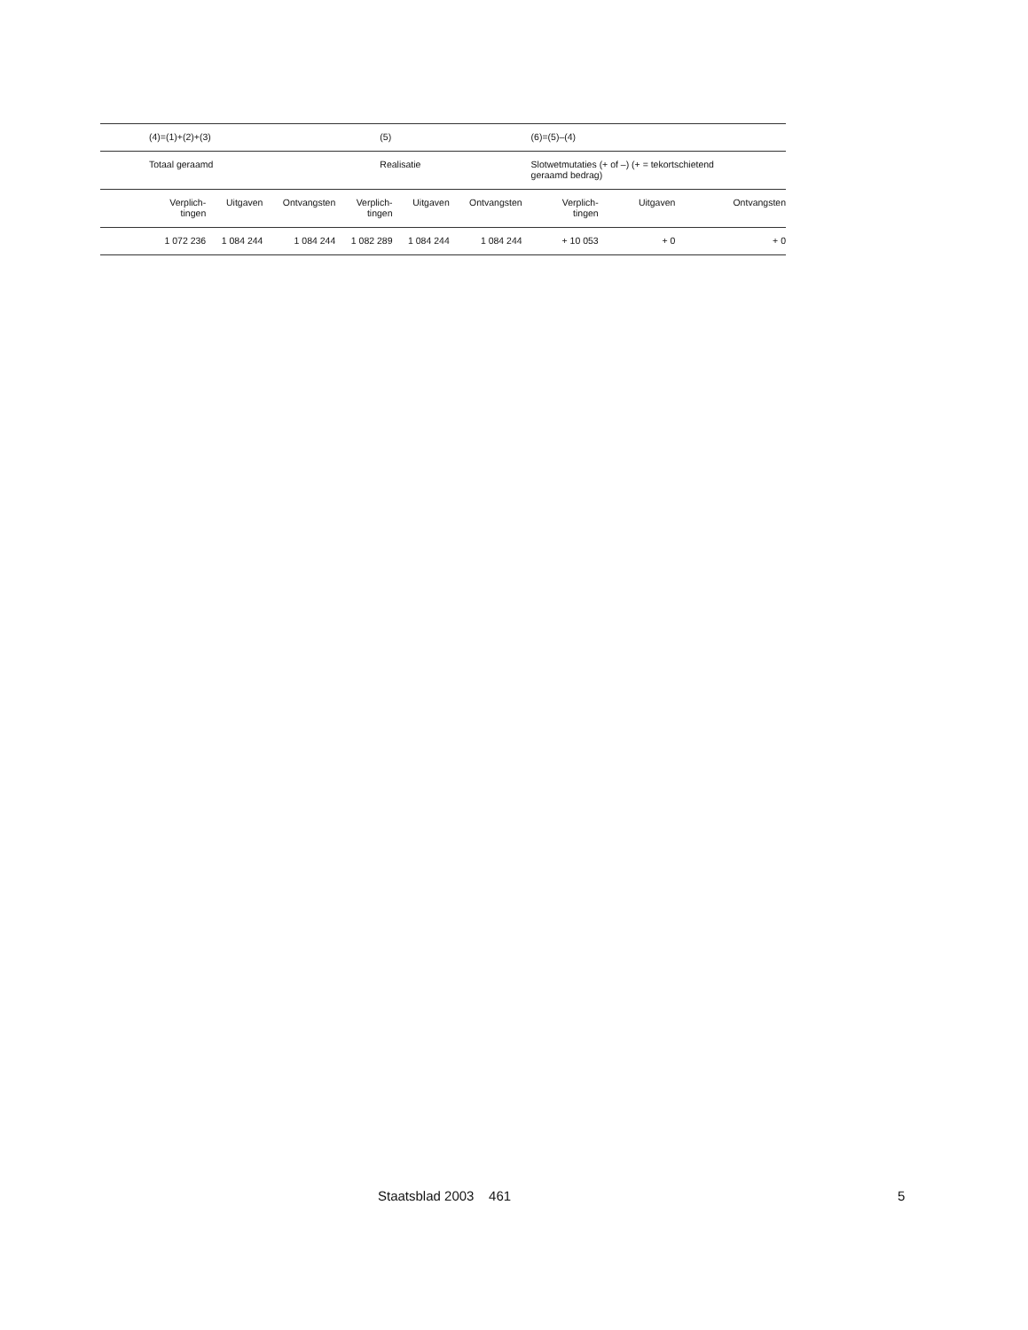| | (4)=(1)+(2)+(3) | | | (5) | | | (6)=(5)–(4) | | |
| | Totaal geraamd | | | Realisatie | | | Slotwetmutaties (+ of –) (+ = tekortschietend geraamd bedrag) | | |
| | Verplich- tingen | Uitgaven | Ontvangsten | Verplich- tingen | Uitgaven | Ontvangsten | Verplich- tingen | Uitgaven | Ontvangsten |
| | 1 072 236 | 1 084 244 | 1 084 244 | 1 082 289 | 1 084 244 | 1 084 244 | + 10 053 | + 0 | + 0 |
Staatsblad 2003 461 5